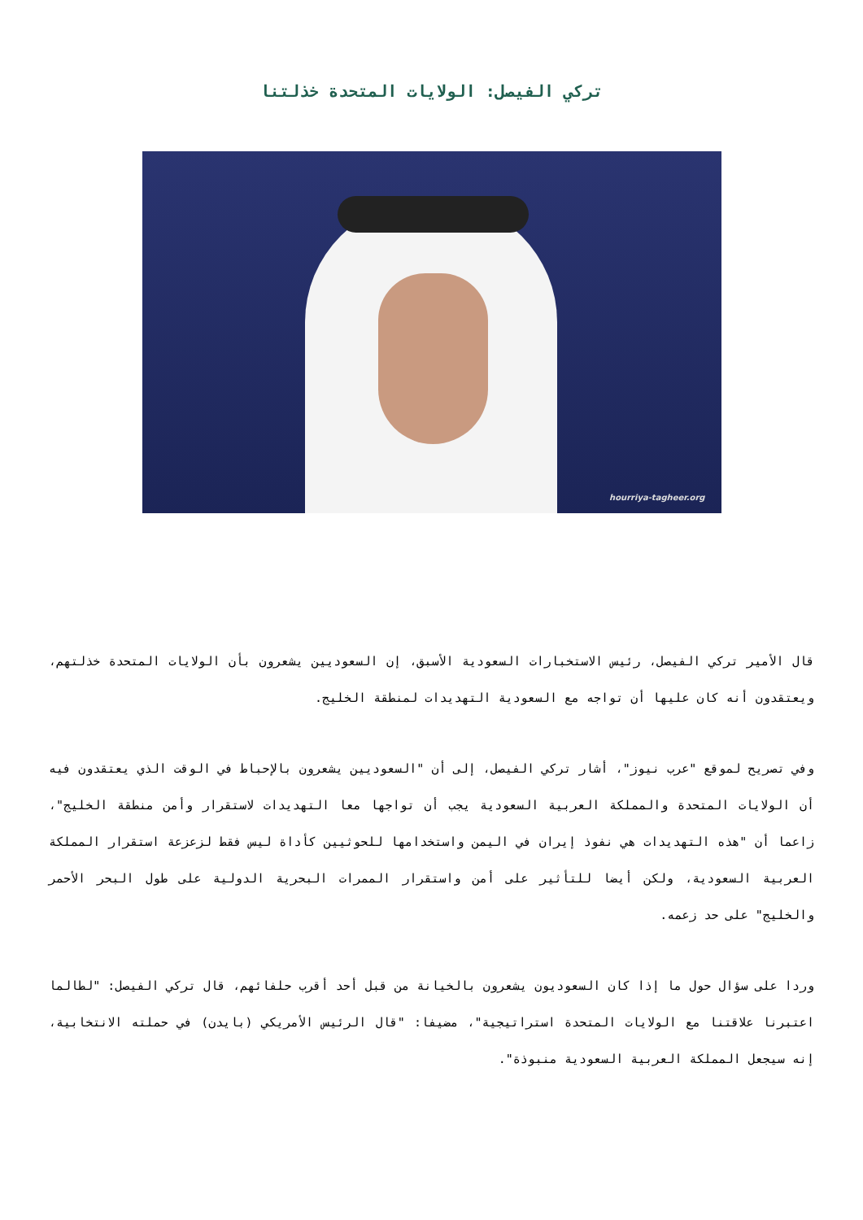تركي الفيصل: الولايات المتحدة خذلتنا
hourriya-tagheer.org
قال الأمير تركي الفيصل، رئيس الاستخبارات السعودية الأسبق، إن السعوديين يشعرون بأن الولايات المتحدة خذلتهم، ويعتقدون أنه كان عليها أن تواجه مع السعودية التهديدات لمنطقة الخليج.
وفي تصريح لموقع "عرب نيوز"، أشار تركي الفيصل، إلى أن "السعوديين يشعرون بالإحباط في الوقت الذي يعتقدون فيه أن الولايات المتحدة والمملكة العربية السعودية يجب أن تواجها معا التهديدات لاستقرار وأمن منطقة الخليج"، زاعما أن "هذه التهديدات هي نفوذ إيران في اليمن واستخدامها للحوثيين كأداة ليس فقط لزعزعة استقرار المملكة العربية السعودية، ولكن أيضا للتأثير على أمن واستقرار الممرات البحرية الدولية على طول البحر الأحمر والخليج" على حد زعمه.
وردا على سؤال حول ما إذا كان السعوديون يشعرون بالخيانة من قبل أحد أقرب حلفائهم، قال تركي الفيصل: "لطالما اعتبرنا علاقتنا مع الولايات المتحدة استراتيجية"، مضيفا: "قال الرئيس الأمريكي (بايدن) في حملته الانتخابية، إنه سيجعل المملكة العربية السعودية منبوذة".